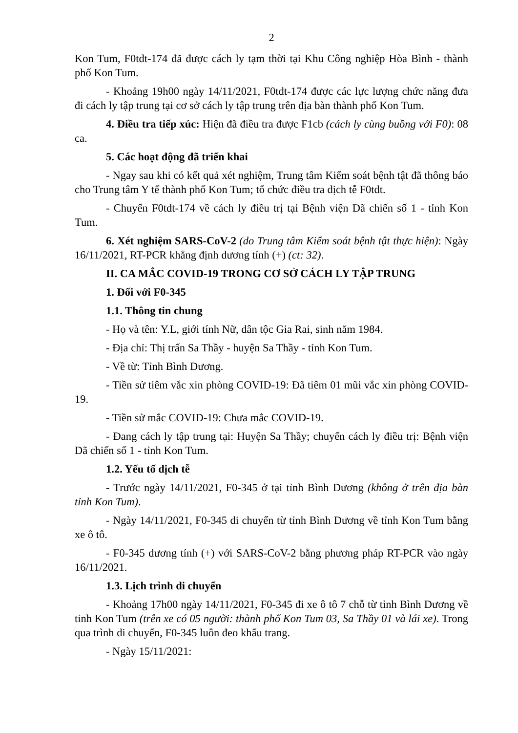2
Kon Tum, F0tdt-174 đã được cách ly tạm thời tại Khu Công nghiệp Hòa Bình - thành phố Kon Tum.
- Khoảng 19h00 ngày 14/11/2021, F0tdt-174 được các lực lượng chức năng đưa đi cách ly tập trung tại cơ sở cách ly tập trung trên địa bàn thành phố Kon Tum.
4. Điều tra tiếp xúc: Hiện đã điều tra được F1cb (cách ly cùng buồng với F0): 08 ca.
5. Các hoạt động đã triển khai
- Ngay sau khi có kết quả xét nghiệm, Trung tâm Kiểm soát bệnh tật đã thông báo cho Trung tâm Y tế thành phố Kon Tum; tổ chức điều tra dịch tễ F0tdt.
- Chuyển F0tdt-174 về cách ly điều trị tại Bệnh viện Dã chiến số 1 - tỉnh Kon Tum.
6. Xét nghiệm SARS-CoV-2 (do Trung tâm Kiểm soát bệnh tật thực hiện): Ngày 16/11/2021, RT-PCR khẳng định dương tính (+) (ct: 32).
II. CA MẮC COVID-19 TRONG CƠ SỞ CÁCH LY TẬP TRUNG
1. Đối với F0-345
1.1. Thông tin chung
- Họ và tên: Y.L, giới tính Nữ, dân tộc Gia Rai, sinh năm 1984.
- Địa chỉ: Thị trấn Sa Thầy - huyện Sa Thầy - tỉnh Kon Tum.
- Về từ: Tỉnh Bình Dương.
- Tiền sử tiêm vắc xin phòng COVID-19: Đã tiêm 01 mũi vắc xin phòng COVID-19.
- Tiền sử mắc COVID-19: Chưa mắc COVID-19.
- Đang cách ly tập trung tại: Huyện Sa Thầy; chuyển cách ly điều trị: Bệnh viện Dã chiến số 1 - tỉnh Kon Tum.
1.2. Yếu tố dịch tễ
- Trước ngày 14/11/2021, F0-345 ở tại tỉnh Bình Dương (không ở trên địa bàn tỉnh Kon Tum).
- Ngày 14/11/2021, F0-345 di chuyển từ tỉnh Bình Dương về tỉnh Kon Tum bằng xe ô tô.
- F0-345 dương tính (+) với SARS-CoV-2 bằng phương pháp RT-PCR vào ngày 16/11/2021.
1.3. Lịch trình di chuyển
- Khoảng 17h00 ngày 14/11/2021, F0-345 đi xe ô tô 7 chỗ từ tỉnh Bình Dương về tỉnh Kon Tum (trên xe có 05 người: thành phố Kon Tum 03, Sa Thầy 01 và lái xe). Trong qua trình di chuyển, F0-345 luôn đeo khẩu trang.
- Ngày 15/11/2021: